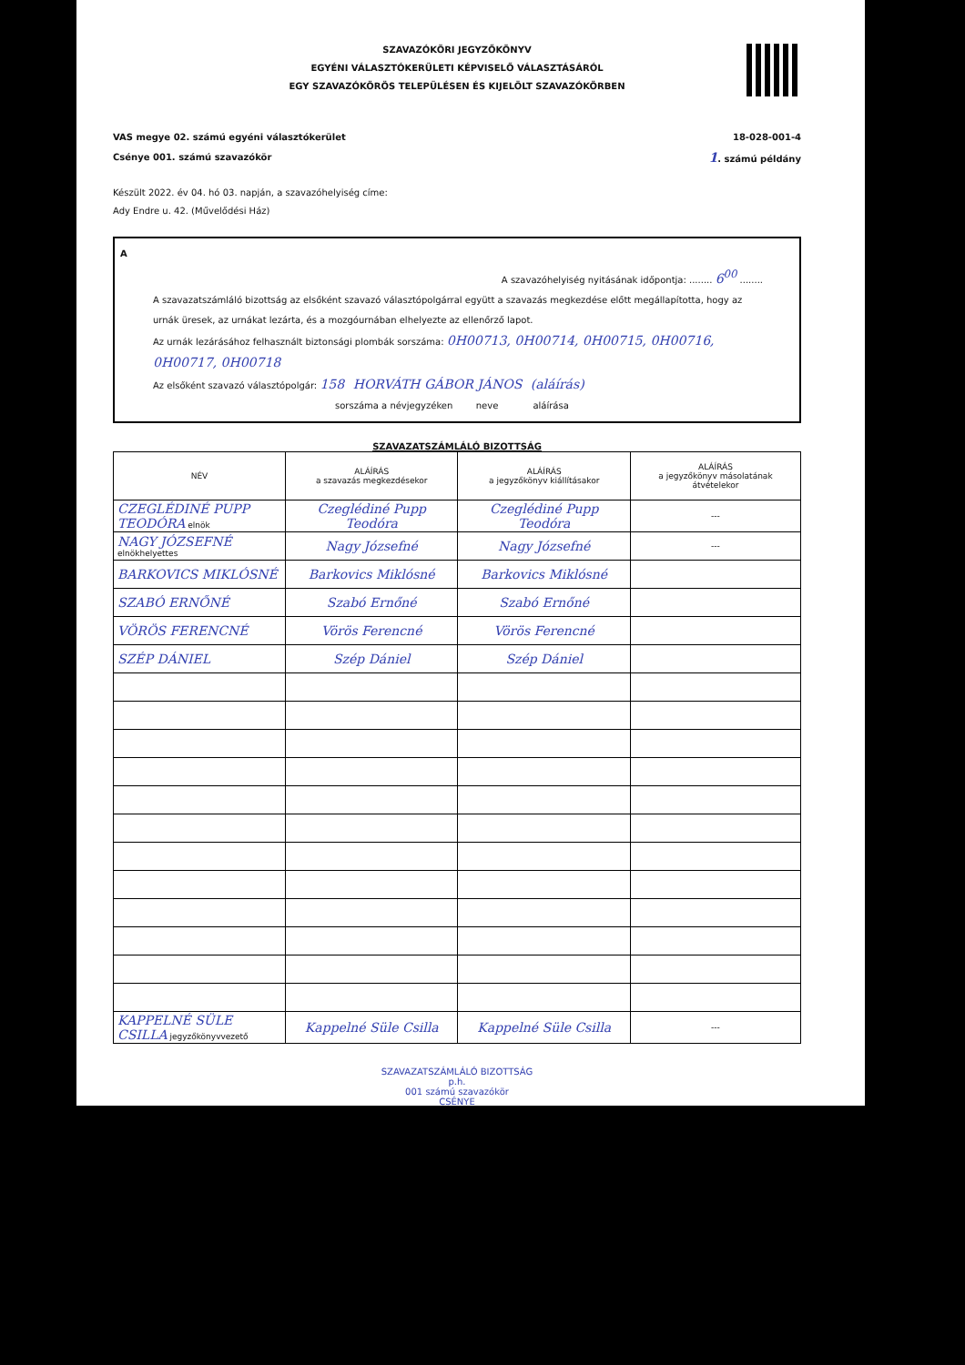SZAVAZÓKÖRI JEGYZŐKÖNYV
EGYÉNI VÁLASZTÓKERÜLETI KÉPVISELŐ VÁLASZTÁSÁRÓL
EGY SZAVAZÓKÖRÖS TELEPÜLÉSEN ÉS KIJELÖLT SZAVAZÓKÖRBEN
VAS megye 02. számú egyéni választókerület
Csénye 001. számú szavazókör
18-028-001-4
1. számú példány
Készült 2022. év 04. hó 03. napján, a szavazóhelyiség címe:
Ady Endre u. 42. (Művelődési Ház)
A
A szavazóhelyiség nyitásának időpontja: ........ 6<sup>00</sup> ........
A szavazatszámláló bizottság az elsőként szavazó választópolgárral együtt a szavazás megkezdése előtt megállapította, hogy az urnák üresek, az urnákat lezárta, és a mozgóurnában elhelyezte az ellenőrző lapot.
Az urnák lezárásához felhasznált biztonsági plombák sorszáma: 0H00713, 0H00714, 0H00715, 0H00716, 0H00717, 0H00718
Az elsőként szavazó választópolgár: 158 HORVÁTH GÁBOR JÁNOS (aláírás)
sorszáma a névjegyzéken neve aláírása
SZAVAZATSZÁMLÁLÓ BIZOTTSÁG
| NÉV | ALÁÍRÁS a szavazás megkezdésekor | ALÁÍRÁS a jegyzőkönyv kiállításakor | ALÁÍRÁS a jegyzőkönyv másolatának átvételekor |
| --- | --- | --- | --- |
| CZEGLÉDINÉ PUPP TEODÓRA elnök | Czeglédiné Pupp Teodóra | Czeglédiné Pupp Teodóra | --- |
| NAGY JÓZSEFNÉ elnökhelyettes | Nagy Józsefné | Nagy Józsefné | --- |
| BARKOVICS MIKLÓSNÉ | Barkovics Miklósné | Barkovics Miklósné | |
| SZABÓ ERNŐNÉ | Szabó Ernőné | Szabó Ernőné | |
| VÖRÖS FERENCNÉ | Vörös Ferencné | Vörös Ferencné | |
| SZÉP DÁNIEL | Szép Dániel | Szép Dániel | |
| KAPPELNÉ SÜLE CSILLA jegyzőkönyvvezető | Kappelné Süle Csilla | Kappelné Süle Csilla | --- |
SZAVAZATSZÁMLÁLÓ BIZOTTSÁG
p.h.
001 számú szavazókör
CSÉNYE